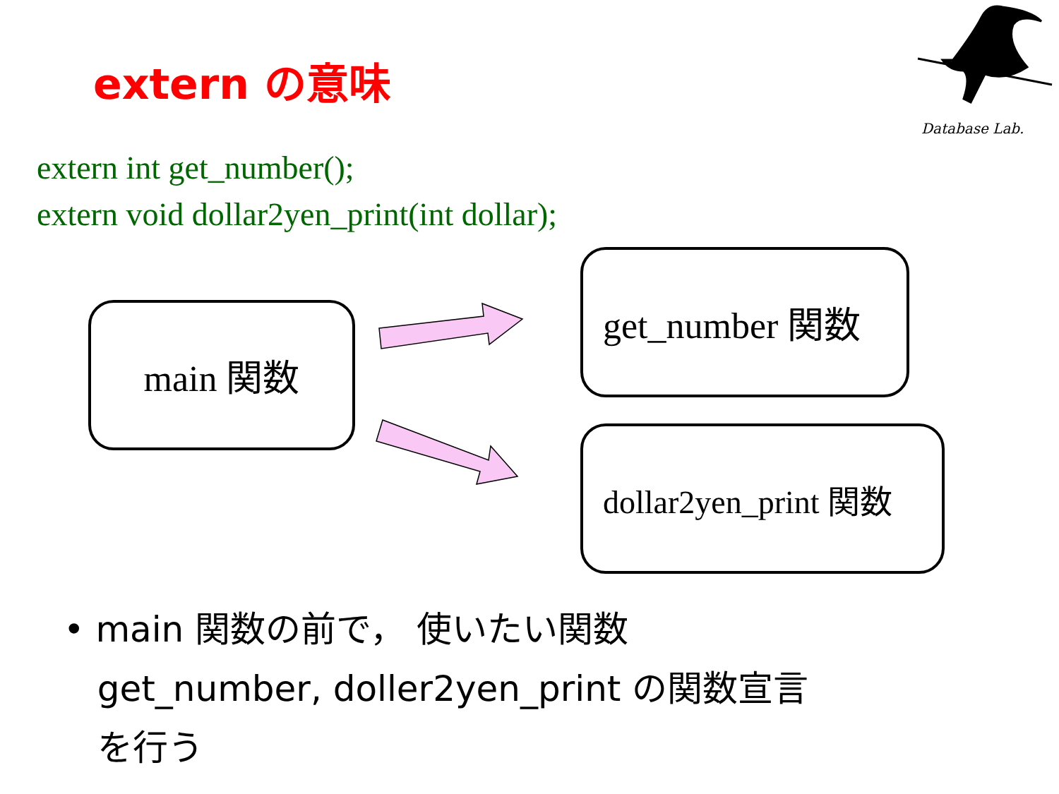extern の意味
Database Lab.
extern int get_number();
extern void dollar2yen_print(int dollar);
main 関数
get_number 関数
dollar2yen_print 関数
• main 関数の前で， 使いたい関数
get_number, doller2yen_print の関数宣言
を行う